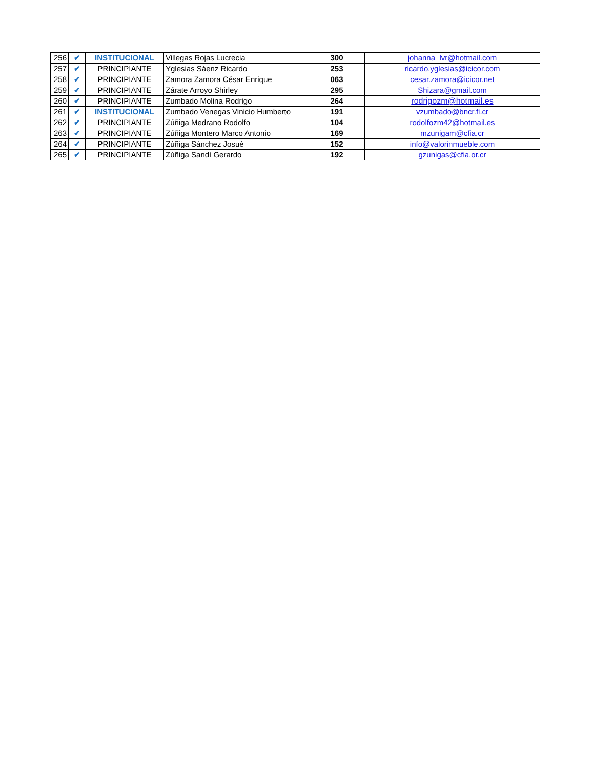| 256 | ✔ | INSTITUCIONAL | Villegas Rojas Lucrecia | 300 | johanna_lvr@hotmail.com |
| 257 | ✔ | PRINCIPIANTE | Yglesias Sáenz Ricardo | 253 | ricardo.yglesias@icicor.com |
| 258 | ✔ | PRINCIPIANTE | Zamora Zamora César Enrique | 063 | cesar.zamora@icicor.net |
| 259 | ✔ | PRINCIPIANTE | Zárate Arroyo Shirley | 295 | Shizara@gmail.com |
| 260 | ✔ | PRINCIPIANTE | Zumbado Molina Rodrigo | 264 | rodrigozm@hotmail.es |
| 261 | ✔ | INSTITUCIONAL | Zumbado Venegas Vinicio Humberto | 191 | vzumbado@bncr.fi.cr |
| 262 | ✔ | PRINCIPIANTE | Zúñiga Medrano Rodolfo | 104 | rodolfozm42@hotmail.es |
| 263 | ✔ | PRINCIPIANTE | Zúñiga Montero Marco Antonio | 169 | mzunigam@cfia.cr |
| 264 | ✔ | PRINCIPIANTE | Zúñiga Sánchez Josué | 152 | info@valorinmueble.com |
| 265 | ✔ | PRINCIPIANTE | Zúñiga Sandí Gerardo | 192 | gzunigas@cfia.or.cr |